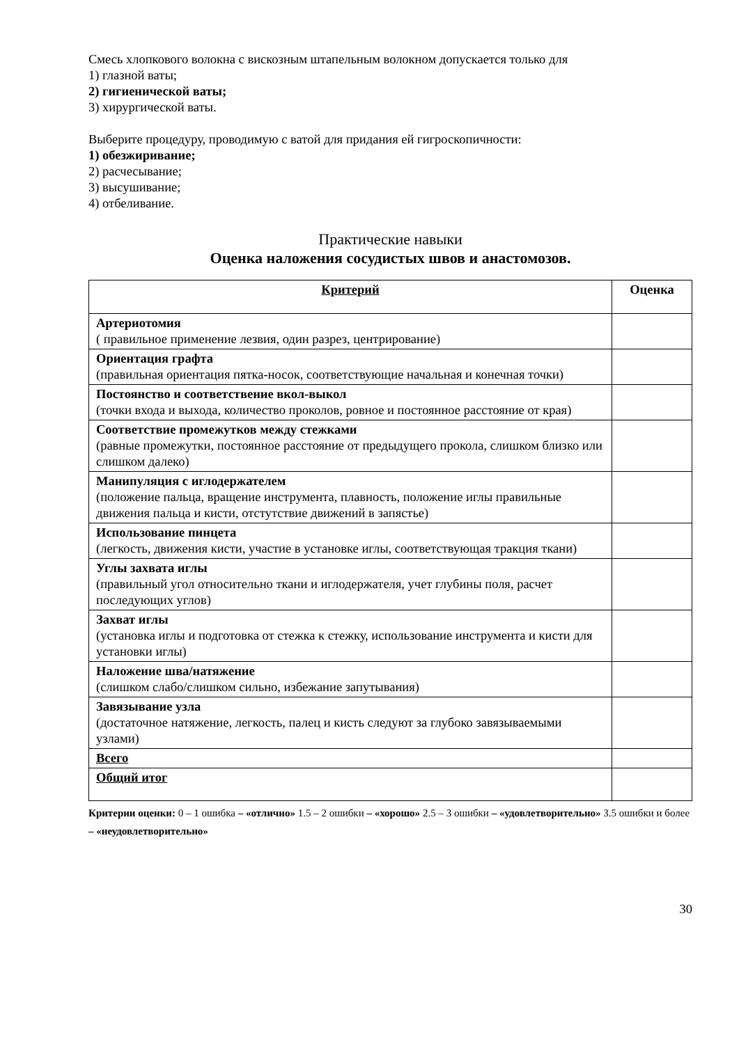Смесь хлопкового волокна с вискозным штапельным волокном допускается только для
1) глазной ваты;
2) гигиенической ваты;
3) хирургической ваты.
Выберите процедуру, проводимую с ватой для придания ей гигроскопичности:
1) обезжиривание;
2) расчесывание;
3) высушивание;
4) отбеливание.
Практические навыки
Оценка наложения сосудистых швов и анастомозов.
| Критерий | Оценка |
| --- | --- |
| Артериотомия ( правильное применение лезвия, один разрез, центрирование) | |
| Ориентация графта (правильная ориентация пятка-носок, соответствующие начальная и конечная точки) | |
| Постоянство и соответствение вкол-выкол (точки входа и выхода, количество проколов, ровное и постоянное расстояние от края) | |
| Соответствие промежутков между стежками (равные промежутки, постоянное расстояние от предыдущего прокола, слишком близко или слишком далеко) | |
| Манипуляция с иглодержателем (положение пальца, вращение инструмента, плавность, положение иглы правильные движения пальца и кисти, отстутствие движений в запястье) | |
| Использование пинцета (легкость, движения кисти, участие в установке иглы, соответствующая тракция ткани) | |
| Углы захвата иглы (правильный угол относительно ткани и иглодержателя, учет глубины поля, расчет последующих углов) | |
| Захват иглы (установка иглы и подготовка от стежка к стежку, использование инструмента и кисти для установки иглы) | |
| Наложение шва/натяжение (слишком слабо/слишком сильно, избежание запутывания) | |
| Завязывание узла (достаточное натяжение, легкость, палец и кисть следуют за глубоко завязываемыми узлами) | |
| Всего | |
| Общий итог | |
Критерии оценки: 0 – 1 ошибка – «отлично» 1.5 – 2 ошибки – «хорошо» 2.5 – 3 ошибки – «удовлетворительно» 3.5 ошибки и более – «неудовлетворительно»
30